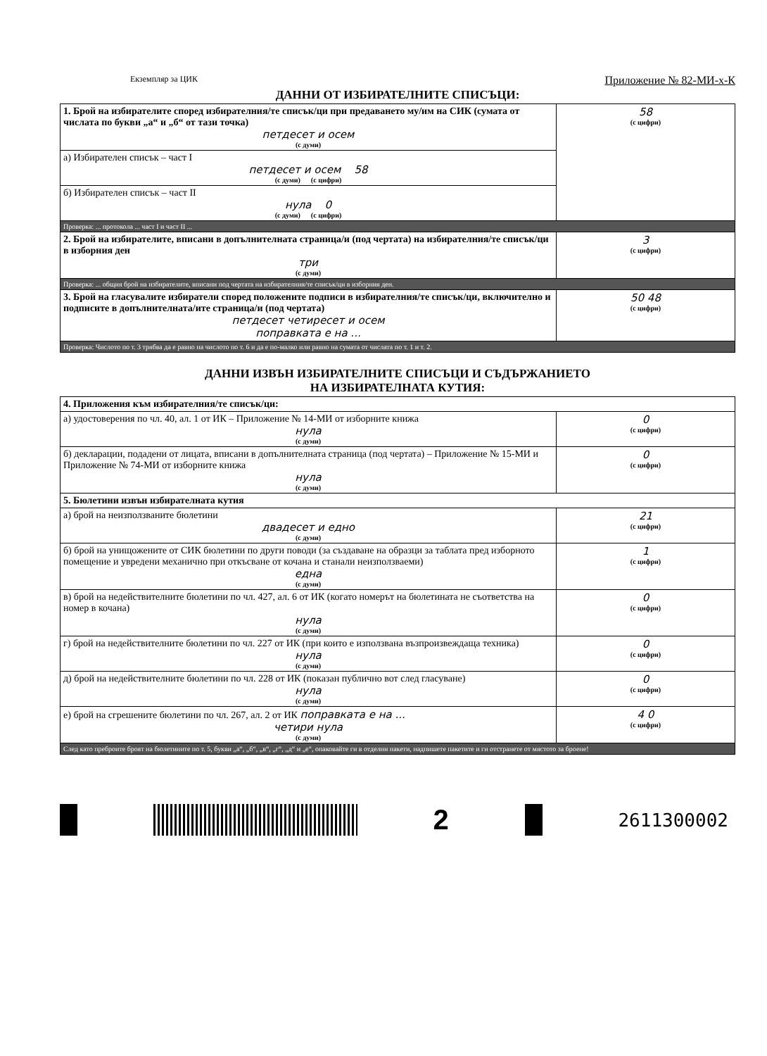Екземпляр за ЦИК Приложение № 82-МИ-х-К
ДАННИ ОТ ИЗБИРАТЕЛНИТЕ СПИСЪЦИ:
| 1. Брой на избирателите според избирателния/те списък/ци при предаването му/им на СИК (сумата от числата по букви „а“ и „б“ от тази точка) петдесет и осем (с думи) | 58 (с цифри) |
| а) Избирателен списък – част I петдесет и осем 58 (с думи) (с цифри) | |
| б) Избирателен списък – част II нула 0 (с думи) (с цифри) | |
| Проверка: ... протокола ... част I и част II ... | |
| 2. Брой на избирателите, вписани в допълнителната страница/и (под чертата) на избирателния/те списък/ци в изборния ден три (с думи) | 3 (с цифри) |
| Проверка: ... общия брой на избирателите, вписани под чертата на избирателния/те списък/ци в изборния ден. | |
| 3. Брой на гласувалите избиратели според положените подписи в избирателния/те списък/ци, включително и подписите в допълнителната/ите страница/и (под чертата) петдесет четиресет и осем поправката е на ... | 50 48 (с цифри) |
| Проверка: Числото по т. 3 трябва да е равно на числото по т. 6 и да е по-малко или равно на сумата от числата по т. 1 и т. 2. | |
ДАННИ ИЗВЪН ИЗБИРАТЕЛНИТЕ СПИСЪЦИ И СЪДЪРЖАНИЕТО
НА ИЗБИРАТЕЛНАТА КУТИЯ:
| 4. Приложения към избирателния/те списък/ци: | |
| а) удостоверения по чл. 40, ал. 1 от ИК – Приложение № 14-МИ от изборните книжа нула (с думи) | 0 (с цифри) |
| б) декларации, подадени от лицата, вписани в допълнителната страница (под чертата) – Приложение № 15-МИ и Приложение № 74-МИ от изборните книжа нула (с думи) | 0 (с цифри) |
| 5. Бюлетини извън избирателната кутия | |
| а) брой на неизползваните бюлетини двадесет и едно (с думи) | 21 (с цифри) |
| б) брой на унищожените от СИК бюлетини по други поводи (за създаване на образци за таблата пред изборното помещение и увредени механично при откъсване от кочана и станали неизползваеми) една (с думи) | 1 (с цифри) |
| в) брой на недействителните бюлетини по чл. 427, ал. 6 от ИК (когато номерът на бюлетината не съответства на номер в кочана) нула (с думи) | 0 (с цифри) |
| г) брой на недействителните бюлетини по чл. 227 от ИК (при които е използвана възпроизвеждаща техника) нула (с думи) | 0 (с цифри) |
| д) брой на недействителните бюлетини по чл. 228 от ИК (показан публично вот след гласуване) нула (с думи) | 0 (с цифри) |
| е) брой на сгрешените бюлетини по чл. 267, ал. 2 от ИК поправката е на ... четири нула (с думи) | 4 0 (с цифри) |
| След като преброите броят на бюлетините по т. 5, букви „а“, „б“, „в“, „г“, „д“ и „е“, опаковайте ги в отделни пакети, надпишете пакетите и ги отстранете от мястото за броене! | |
2
2611300002